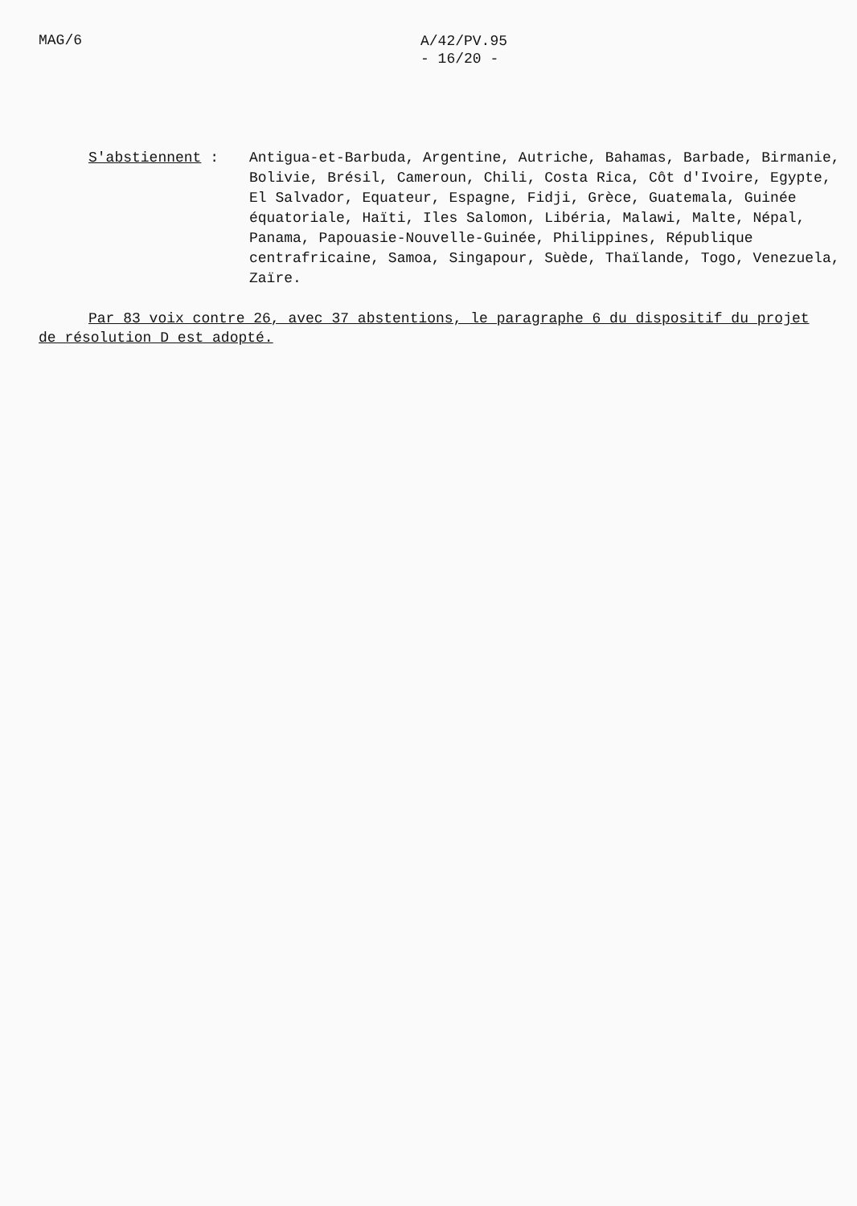MAG/6
A/42/PV.95
- 16/20 -
S'abstiennent : Antigua-et-Barbuda, Argentine, Autriche, Bahamas, Barbade, Birmanie, Bolivie, Brésil, Cameroun, Chili, Costa Rica, Côt d'Ivoire, Egypte, El Salvador, Equateur, Espagne, Fidji, Grèce, Guatemala, Guinée équatoriale, Haïti, Iles Salomon, Libéria, Malawi, Malte, Népal, Panama, Papouasie-Nouvelle-Guinée, Philippines, République centrafricaine, Samoa, Singapour, Suède, Thaïlande, Togo, Venezuela, Zaïre.
Par 83 voix contre 26, avec 37 abstentions, le paragraphe 6 du dispositif du projet de résolution D est adopté.